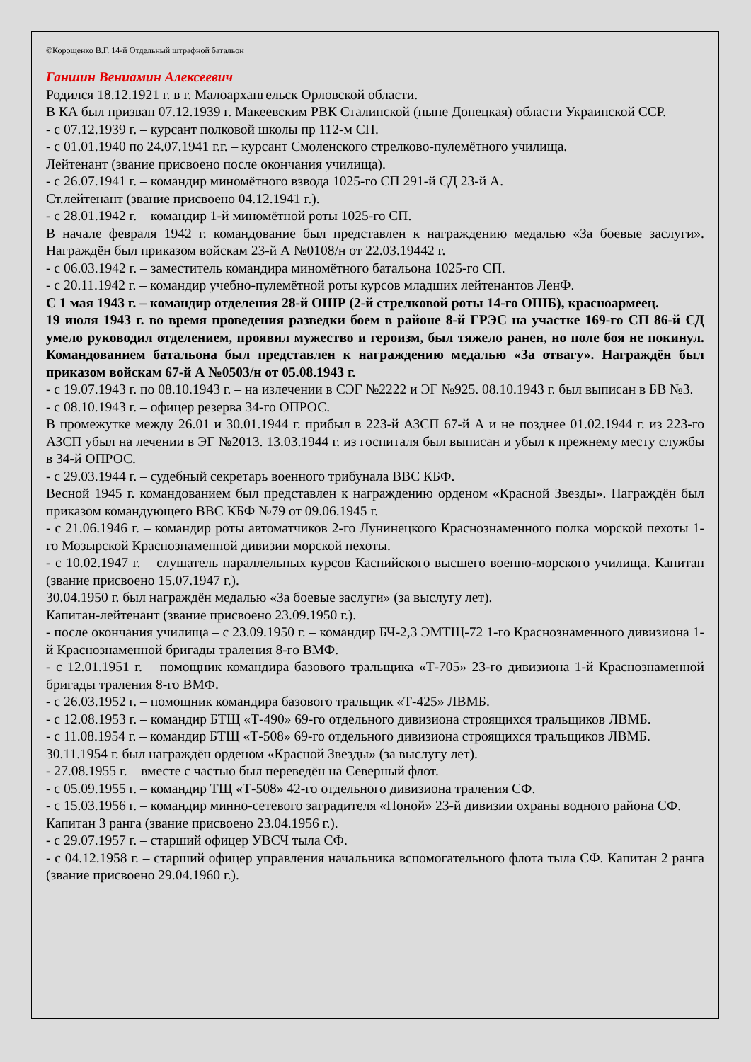©Корощенко В.Г. 14-й Отдельный штрафной батальон
Ганшин Вениамин Алексеевич
Родился 18.12.1921 г. в г. Малоархангельск Орловской области.
В КА был призван 07.12.1939 г. Макеевским РВК Сталинской (ныне Донецкая) области Украинской ССР.
- с 07.12.1939 г. – курсант полковой школы пр 112-м СП.
- с 01.01.1940 по 24.07.1941 г.г. – курсант Смоленского стрелково-пулемётного училища.
Лейтенант (звание присвоено после окончания училища).
- с 26.07.1941 г. – командир миномётного взвода 1025-го СП 291-й СД 23-й А.
Ст.лейтенант (звание присвоено 04.12.1941 г.).
- с 28.01.1942 г. – командир 1-й миномётной роты 1025-го СП.
В начале февраля 1942 г. командование был представлен к награждению медалью «За боевые заслуги». Награждён был приказом войскам 23-й А №0108/н от 22.03.19442 г.
- с 06.03.1942 г. – заместитель командира миномётного батальона 1025-го СП.
- с 20.11.1942 г. – командир учебно-пулемётной роты курсов младших лейтенантов ЛенФ.
С 1 мая 1943 г. – командир отделения 28-й ОШР (2-й стрелковой роты 14-го ОШБ), красноармеец.
19 июля 1943 г. во время проведения разведки боем в районе 8-й ГРЭС на участке 169-го СП 86-й СД умело руководил отделением, проявил мужество и героизм, был тяжело ранен, но поле боя не покинул. Командованием батальона был представлен к награждению медалью «За отвагу». Награждён был приказом войскам 67-й А №0503/н от 05.08.1943 г.
- с 19.07.1943 г. по 08.10.1943 г. – на излечении в СЭГ №2222 и ЭГ №925. 08.10.1943 г. был выписан в БВ №3.
- с 08.10.1943 г. – офицер резерва 34-го ОПРОС.
В промежутке между 26.01 и 30.01.1944 г. прибыл в 223-й АЗСП 67-й А и не позднее 01.02.1944 г. из 223-го АЗСП убыл на лечении в ЭГ №2013. 13.03.1944 г. из госпиталя был выписан и убыл к прежнему месту службы в 34-й ОПРОС.
- с 29.03.1944 г. – судебный секретарь военного трибунала ВВС КБФ.
Весной 1945 г. командованием был представлен к награждению орденом «Красной Звезды». Награждён был приказом командующего ВВС КБФ №79 от 09.06.1945 г.
- с 21.06.1946 г. – командир роты автоматчиков 2-го Лунинецкого Краснознаменного полка морской пехоты 1-го Мозырской Краснознаменной дивизии морской пехоты.
- с 10.02.1947 г. – слушатель параллельных курсов Каспийского высшего военно-морского училища. Капитан (звание присвоено 15.07.1947 г.).
30.04.1950 г. был награждён медалью «За боевые заслуги» (за выслугу лет).
Капитан-лейтенант (звание присвоено 23.09.1950 г.).
- после окончания училища – с 23.09.1950 г. – командир БЧ-2,3 ЭМТЩ-72 1-го Краснознаменного дивизиона 1-й Краснознаменной бригады траления 8-го ВМФ.
- с 12.01.1951 г. – помощник командира базового тральщика «Т-705» 23-го дивизиона 1-й Краснознаменной бригады траления 8-го ВМФ.
- с 26.03.1952 г. – помощник командира базового тральщик «Т-425» ЛВМБ.
- с 12.08.1953 г. – командир БТЩ «Т-490» 69-го отдельного дивизиона строящихся тральщиков ЛВМБ.
- с 11.08.1954 г. – командир БТЩ «Т-508» 69-го отдельного дивизиона строящихся тральщиков ЛВМБ.
30.11.1954 г. был награждён орденом «Красной Звезды» (за выслугу лет).
- 27.08.1955 г. – вместе с частью был переведён на Северный флот.
- с 05.09.1955 г. – командир ТЩ «Т-508» 42-го отдельного дивизиона траления СФ.
- с 15.03.1956 г. – командир минно-сетевого заградителя «Поной» 23-й дивизии охраны водного района СФ.
Капитан 3 ранга (звание присвоено 23.04.1956 г.).
- с 29.07.1957 г. – старший офицер УВСЧ тыла СФ.
- с 04.12.1958 г. – старший офицер управления начальника вспомогательного флота тыла СФ. Капитан 2 ранга (звание присвоено 29.04.1960 г.).